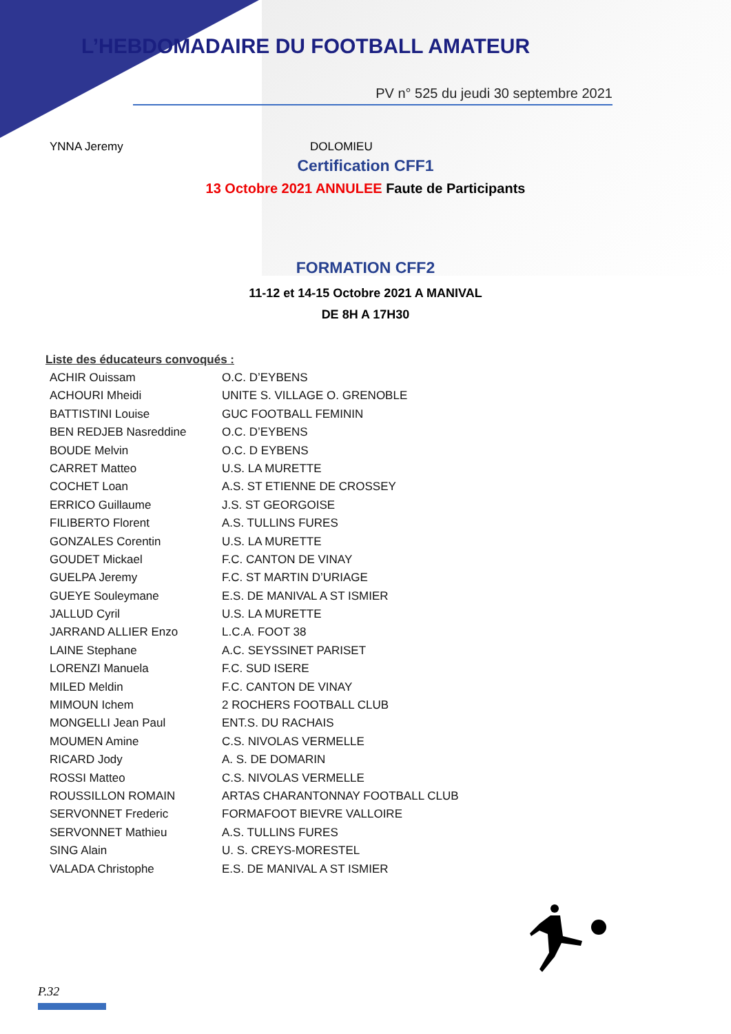L’HEBDOMADAIRE DU FOOTBALL AMATEUR
PV n° 525 du jeudi 30 septembre 2021
YNNA Jeremy DOLOMIEU
Certification CFF1
13 Octobre 2021 ANNULEE Faute de Participants
FORMATION CFF2
11-12 et 14-15 Octobre 2021 A MANIVAL
DE 8H A 17H30
Liste des éducateurs convoqués :
| ACHIR Ouissam | O.C. D’EYBENS |
| ACHOURI Mheidi | UNITE S. VILLAGE O. GRENOBLE |
| BATTISTINI Louise | GUC FOOTBALL FEMININ |
| BEN REDJEB Nasreddine | O.C. D’EYBENS |
| BOUDE Melvin | O.C. D EYBENS |
| CARRET Matteo | U.S. LA MURETTE |
| COCHET Loan | A.S. ST ETIENNE DE CROSSEY |
| ERRICO Guillaume | J.S. ST GEORGOISE |
| FILIBERTO Florent | A.S. TULLINS FURES |
| GONZALES Corentin | U.S. LA MURETTE |
| GOUDET Mickael | F.C. CANTON DE VINAY |
| GUELPA Jeremy | F.C. ST MARTIN D’URIAGE |
| GUEYE Souleymane | E.S. DE MANIVAL A ST ISMIER |
| JALLUD Cyril | U.S. LA MURETTE |
| JARRAND ALLIER Enzo | L.C.A. FOOT 38 |
| LAINE Stephane | A.C. SEYSSINET PARISET |
| LORENZI Manuela | F.C. SUD ISERE |
| MILED Meldin | F.C. CANTON DE VINAY |
| MIMOUN Ichem | 2 ROCHERS FOOTBALL CLUB |
| MONGELLI Jean Paul | ENT.S. DU RACHAIS |
| MOUMEN Amine | C.S. NIVOLAS VERMELLE |
| RICARD Jody | A. S. DE DOMARIN |
| ROSSI Matteo | C.S. NIVOLAS VERMELLE |
| ROUSSILLON ROMAIN | ARTAS CHARANTONNAY FOOTBALL CLUB |
| SERVONNET Frederic | FORMAFOOT BIEVRE VALLOIRE |
| SERVONNET Mathieu | A.S. TULLINS FURES |
| SING Alain | U. S. CREYS-MORESTEL |
| VALADA Christophe | E.S. DE MANIVAL A ST ISMIER |
P.32